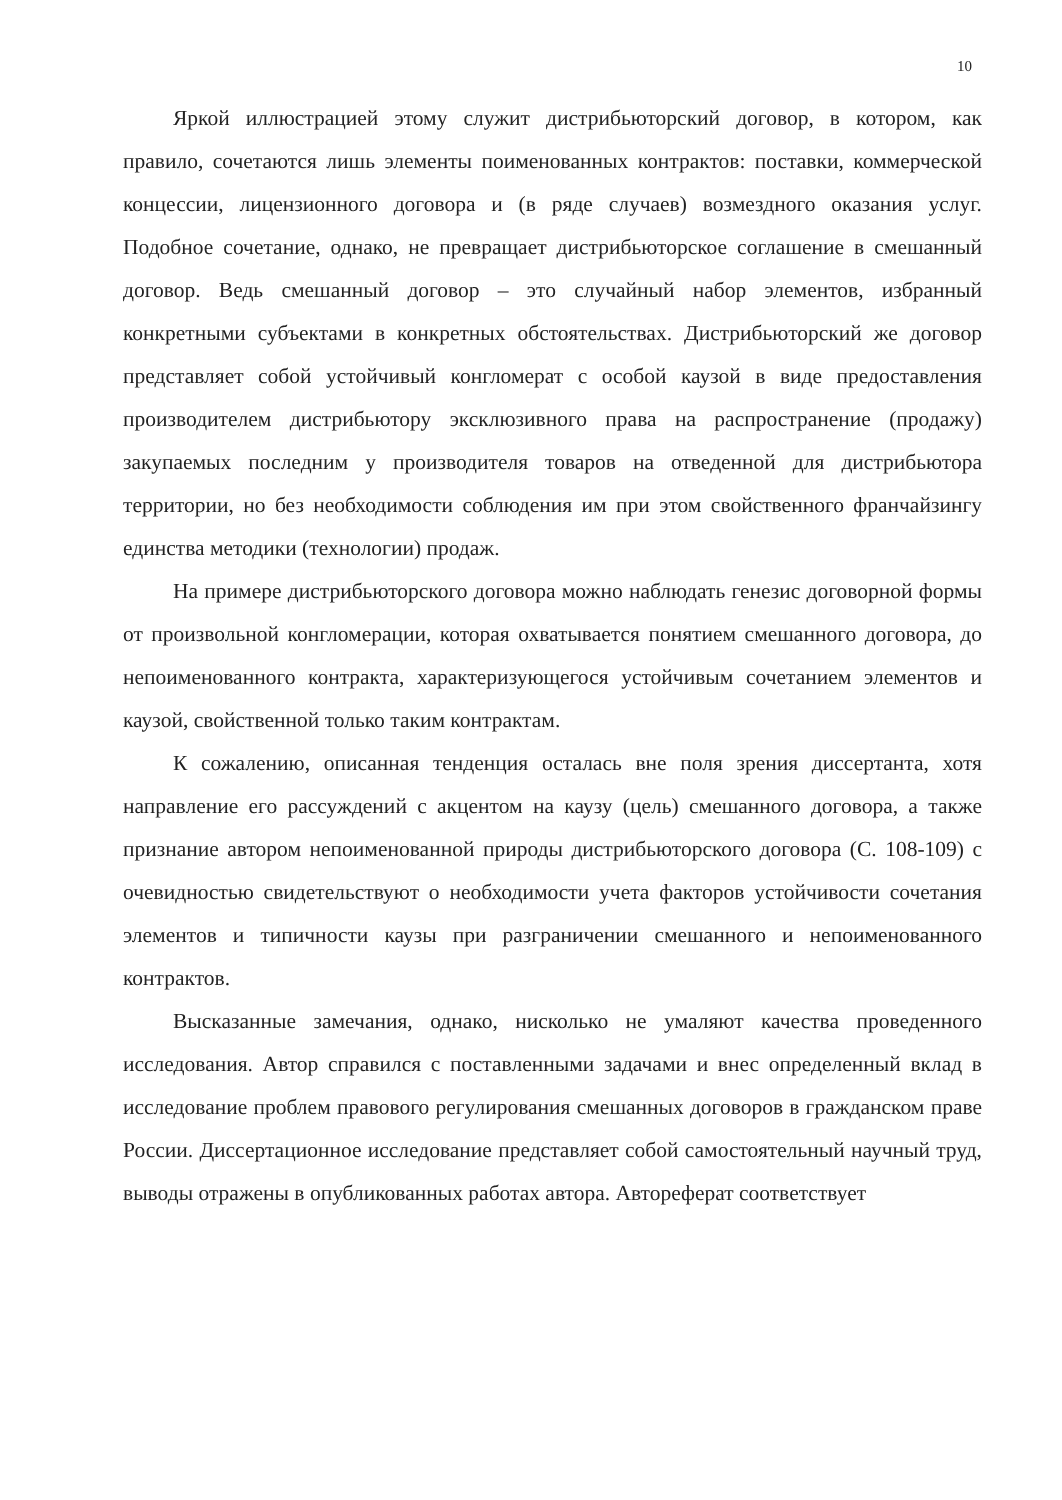10
Яркой иллюстрацией этому служит дистрибьюторский договор, в котором, как правило, сочетаются лишь элементы поименованных контрактов: поставки, коммерческой концессии, лицензионного договора и (в ряде случаев) возмездного оказания услуг. Подобное сочетание, однако, не превращает дистрибьюторское соглашение в смешанный договор. Ведь смешанный договор – это случайный набор элементов, избранный конкретными субъектами в конкретных обстоятельствах. Дистрибьюторский же договор представляет собой устойчивый конгломерат с особой каузой в виде предоставления производителем дистрибьютору эксклюзивного права на распространение (продажу) закупаемых последним у производителя товаров на отведенной для дистрибьютора территории, но без необходимости соблюдения им при этом свойственного франчайзингу единства методики (технологии) продаж.
На примере дистрибьюторского договора можно наблюдать генезис договорной формы от произвольной конгломерации, которая охватывается понятием смешанного договора, до непоименованного контракта, характеризующегося устойчивым сочетанием элементов и каузой, свойственной только таким контрактам.
К сожалению, описанная тенденция осталась вне поля зрения диссертанта, хотя направление его рассуждений с акцентом на каузу (цель) смешанного договора, а также признание автором непоименованной природы дистрибьюторского договора (С. 108-109) с очевидностью свидетельствуют о необходимости учета факторов устойчивости сочетания элементов и типичности каузы при разграничении смешанного и непоименованного контрактов.
Высказанные замечания, однако, нисколько не умаляют качества проведенного исследования. Автор справился с поставленными задачами и внес определенный вклад в исследование проблем правового регулирования смешанных договоров в гражданском праве России. Диссертационное исследование представляет собой самостоятельный научный труд, выводы отражены в опубликованных работах автора. Автореферат соответствует